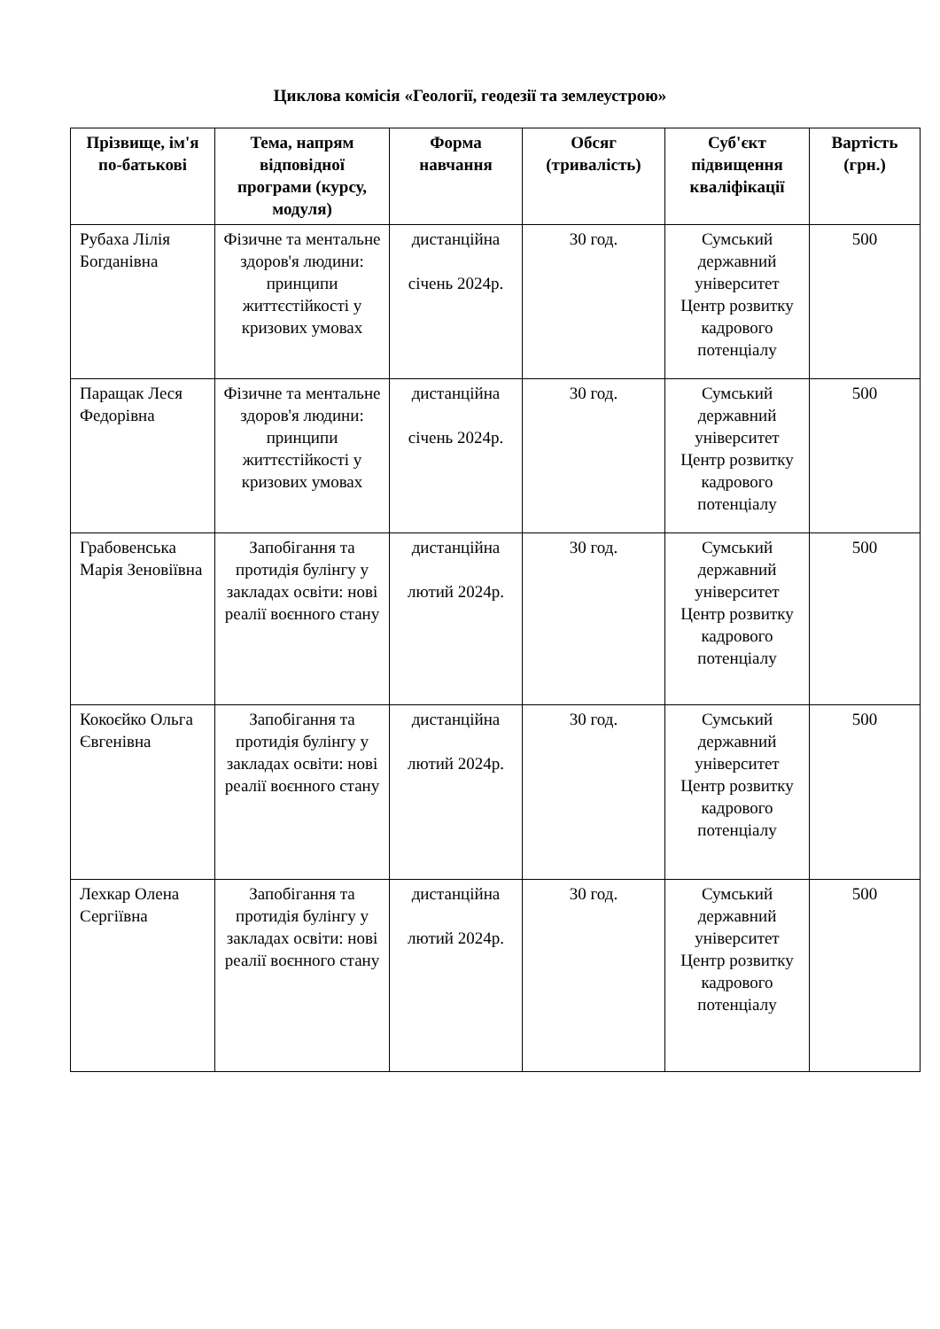Циклова комісія «Геології, геодезії та землеустрою»
| Прізвище, ім'я по-батькові | Тема, напрям відповідної програми (курсу, модуля) | Форма навчання | Обсяг (тривалість) | Суб'єкт підвищення кваліфікації | Вартість (грн.) |
| --- | --- | --- | --- | --- | --- |
| Рубаха Лілія Богданівна | Фізичне та ментальне здоров'я людини: принципи життєстійкості у кризових умовах | дистанційна січень 2024р. | 30 год. | Сумський державний університет Центр розвитку кадрового потенціалу | 500 |
| Паращак Леся Федорівна | Фізичне та ментальне здоров'я людини: принципи життєстійкості у кризових умовах | дистанційна січень 2024р. | 30 год. | Сумський державний університет Центр розвитку кадрового потенціалу | 500 |
| Грабовенська Марія Зеновіївна | Запобігання та протидія булінгу у закладах освіти: нові реалії воєнного стану | дистанційна лютий 2024р. | 30 год. | Сумський державний університет Центр розвитку кадрового потенціалу | 500 |
| Кокоєйко Ольга Євгенівна | Запобігання та протидія булінгу у закладах освіти: нові реалії воєнного стану | дистанційна лютий 2024р. | 30 год. | Сумський державний університет Центр розвитку кадрового потенціалу | 500 |
| Лехкар Олена Сергіївна | Запобігання та протидія булінгу у закладах освіти: нові реалії воєнного стану | дистанційна лютий 2024р. | 30 год. | Сумський державний університет Центр розвитку кадрового потенціалу | 500 |